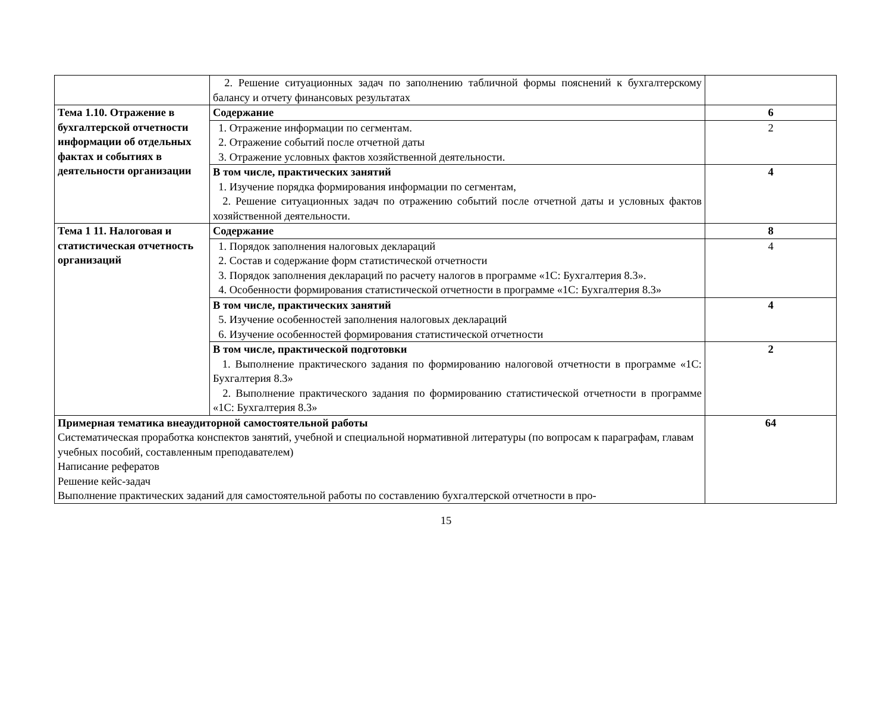| | 2. Решение ситуационных задач по заполнению табличной формы пояснений к бухгалтерскому балансу и отчету финансовых результатах | |
| Тема 1.10. Отражение в бухгалтерской отчетности информации об отдельных фактах и событиях в деятельности организации | Содержание | 6 |
| | 1. Отражение информации по сегментам. 2. Отражение событий после отчетной даты 3. Отражение условных фактов хозяйственной деятельности. | 2 |
| | В том числе, практических занятий 1. Изучение порядка формирования информации по сегментам, 2. Решение ситуационных задач по отражению событий после отчетной даты и условных фактов хозяйственной деятельности. | 4 |
| Тема 1 11. Налоговая и статистическая отчетность организаций | Содержание | 8 |
| | 1. Порядок заполнения налоговых деклараций 2. Состав и содержание форм статистической отчетности 3. Порядок заполнения деклараций по расчету налогов в программе «1С: Бухгалтерия 8.3». 4. Особенности формирования статистической отчетности в программе «1С: Бухгалтерия 8.3» | 4 |
| | В том числе, практических занятий 5. Изучение особенностей заполнения налоговых деклараций 6. Изучение особенностей формирования статистической отчетности | 4 |
| | В том числе, практической подготовки 1. Выполнение практического задания по формированию налоговой отчетности в программе «1С: Бухгалтерия 8.3» 2. Выполнение практического задания по формированию статистической отчетности в программе «1С: Бухгалтерия 8.3» | 2 |
| Примерная тематика внеаудиторной самостоятельной работы Систематическая проработка конспектов занятий, учебной и специальной нормативной литературы (по вопросам к параграфам, главам учебных пособий, составленным преподавателем) Написание рефератов Решение кейс-задач Выполнение практических заданий для самостоятельной работы по составлению бухгалтерской отчетности в про- | | 64 |
15